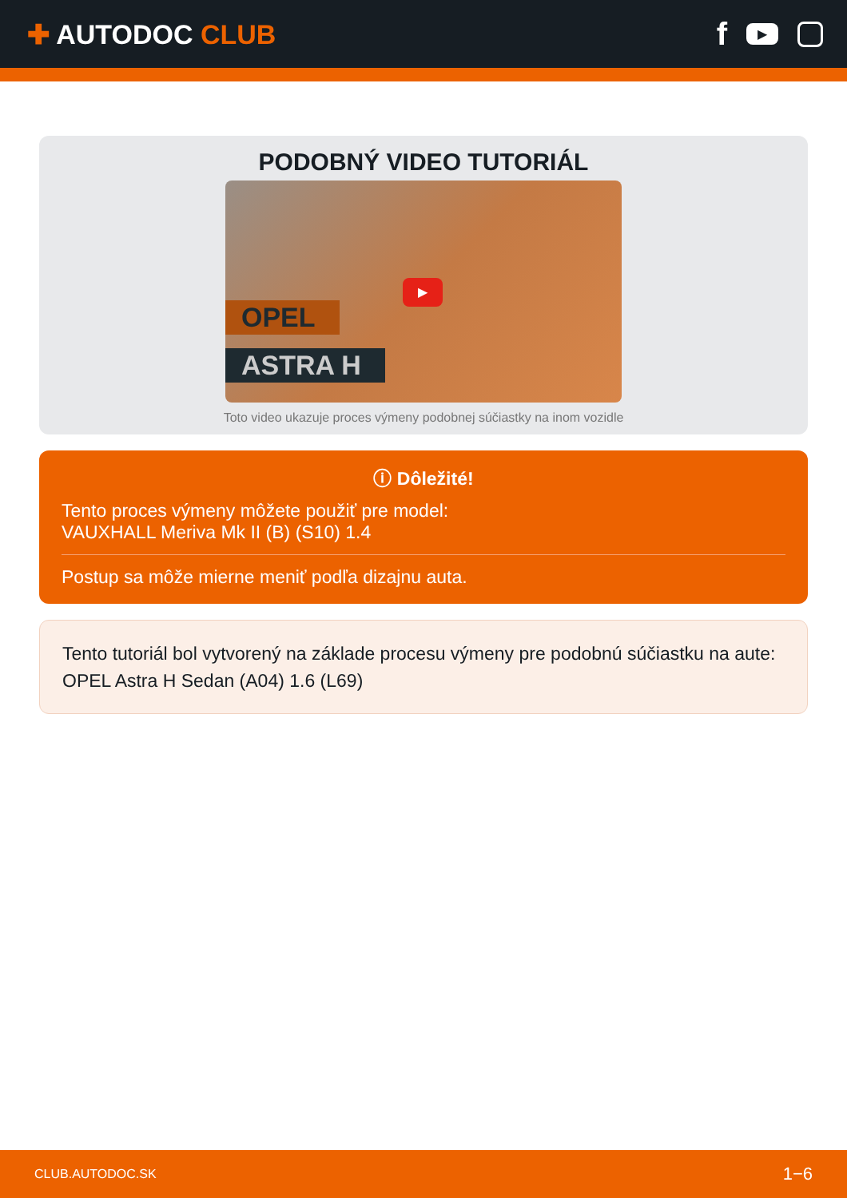✚ AUTODOC CLUB
f ▶
PODOBNÝ VIDEO TUTORIÁL
OPEL
ASTRA H
▶
Toto video ukazuje proces výmeny podobnej súčiastky na inom vozidle
ⓘ Dôležité!
Tento proces výmeny môžete použiť pre model:
VAUXHALL Meriva Mk II (B) (S10) 1.4
Postup sa môže mierne meniť podľa dizajnu auta.
Tento tutoriál bol vytvorený na základe procesu výmeny pre podobnú súčiastku na aute: OPEL Astra H Sedan (A04) 1.6 (L69)
CLUB.AUTODOC.SK 1−6